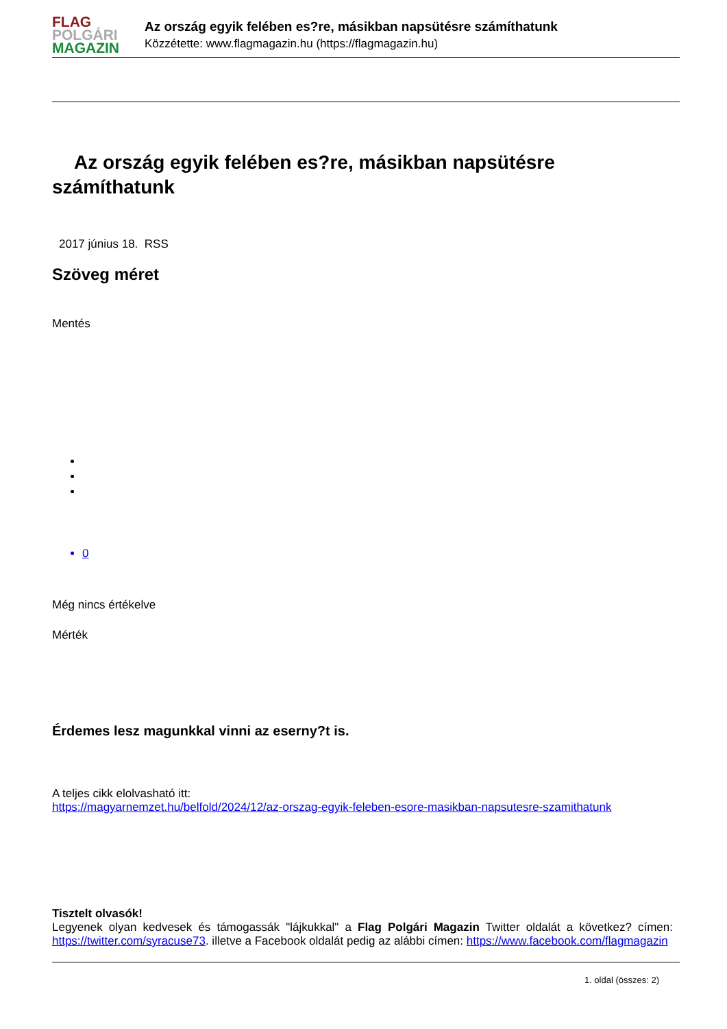FLAG
POLGÁRI
MAGAZIN
Az ország egyik felében es?re, másikban napsütésre számíthatunk
Közzétette: www.flagmagazin.hu (https://flagmagazin.hu)
Az ország egyik felében es?re, másikban napsütésre számíthatunk
2017 június 18. RSS
Szöveg méret
Mentés
0
Még nincs értékelve
Mérték
Érdemes lesz magunkkal vinni az eserny?t is.
A teljes cikk elolvasható itt:
https://magyarnemzet.hu/belfold/2024/12/az-orszag-egyik-feleben-esore-masikban-napsutesre-szamithatunk
Tisztelt olvasók!
Legyenek olyan kedvesek és támogassák "lájkukkal" a Flag Polgári Magazin Twitter oldalát a következ? címen: https://twitter.com/syracuse73. illetve a Facebook oldalát pedig az alábbi címen: https://www.facebook.com/flagmagazin
1. oldal (összes: 2)